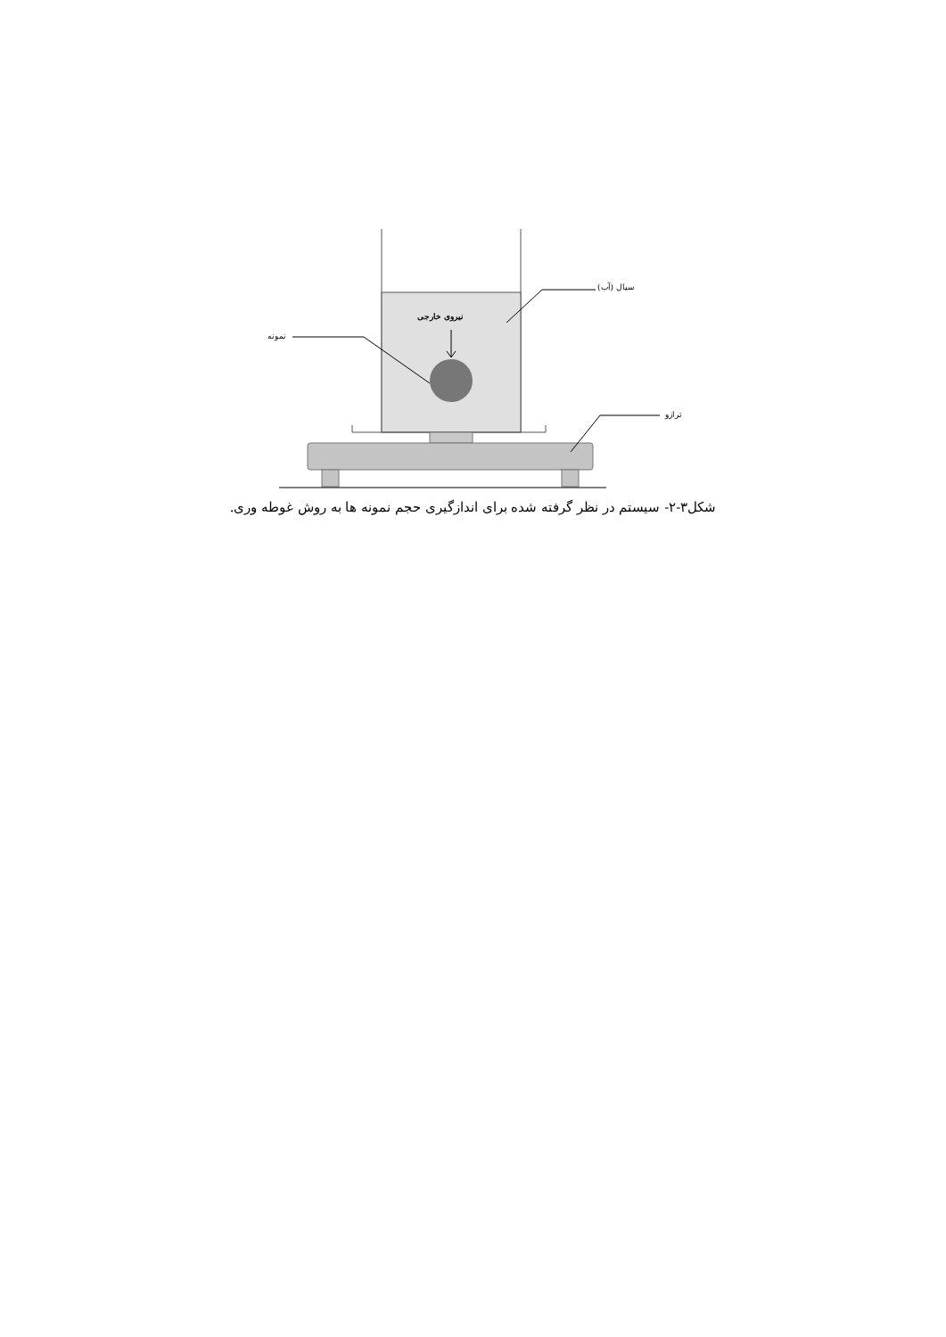سیال (آب)
نیروی خارجی
نمونه
ترازو
شکل۳-۲- سیستم در نظر گرفته شده برای اندازگیری حجم نمونه ها به روش غوطه وری.